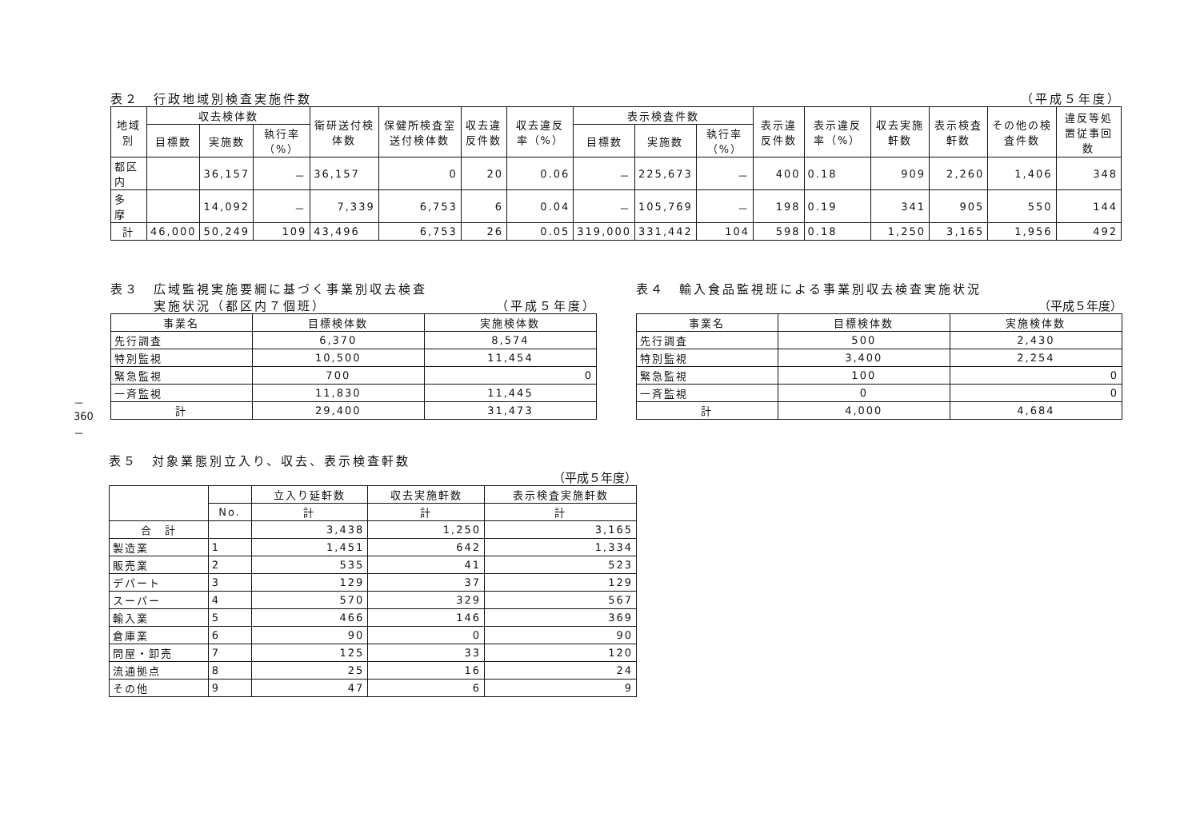－360－
表２　行政地域別検査実施件数 （平成５年度）
| 地域別 | 収去検体数 | | | 衛研送付検体数 | 保健所検査室送付検体数 | 収去違反件数 | 収去違反率（%） | 表示検査件数 | | | 表示違反件数 | 表示違反率（%） | 収去実施軒数 | 表示検査軒数 | その他の検査件数 | 違反等処置従事回数 |
| --- | --- | --- | --- | --- | --- | --- | --- | --- | --- | --- | --- | --- | --- | --- | --- | --- |
| | 目標数 | 実施数 | 執行率（%） | | | | | 目標数 | 実施数 | 執行率（%） | | | | | | |
| 都区内 | | 36,157 | － | 36,157 | 0 | 20 | 0.06 | － | 225,673 | － | 400 | 0.18 | 909 | 2,260 | 1,406 | 348 |
| 多 摩 | | 14,092 | － | 7,339 | 6,753 | 6 | 0.04 | － | 105,769 | － | 198 | 0.19 | 341 | 905 | 550 | 144 |
| 計 | 46,000 | 50,249 | 109 | 43,496 | 6,753 | 26 | 0.05 | 319,000 | 331,442 | 104 | 598 | 0.18 | 1,250 | 3,165 | 1,956 | 492 |
表３　広域監視実施要綱に基づく事業別収去検査
　　　実施状況（都区内７個班） （平成５年度）
| 事業名 | 目標検体数 | 実施検体数 |
| --- | --- | --- |
| 先行調査 | 6,370 | 8,574 |
| 特別監視 | 10,500 | 11,454 |
| 緊急監視 | 700 | 0 |
| 一斉監視 | 11,830 | 11,445 |
| 計 | 29,400 | 31,473 |
表４　輸入食品監視班による事業別収去検査実施状況
（平成５年度）
| 事業名 | 目標検体数 | 実施検体数 |
| --- | --- | --- |
| 先行調査 | 500 | 2,430 |
| 特別監視 | 3,400 | 2,254 |
| 緊急監視 | 100 | 0 |
| 一斉監視 | 0 | 0 |
| 計 | 4,000 | 4,684 |
表５　対象業態別立入り、収去、表示検査軒数
（平成５年度）
| | | 立入り延軒数 | 収去実施軒数 | 表示検査実施軒数 |
| --- | --- | --- | --- | --- |
| | No. | 計 | 計 | 計 |
| 合 計 | | 3,438 | 1,250 | 3,165 |
| 製造業 | 1 | 1,451 | 642 | 1,334 |
| 販売業 | 2 | 535 | 41 | 523 |
| デパート | 3 | 129 | 37 | 129 |
| スーパー | 4 | 570 | 329 | 567 |
| 輸入業 | 5 | 466 | 146 | 369 |
| 倉庫業 | 6 | 90 | 0 | 90 |
| 問屋・卸売 | 7 | 125 | 33 | 120 |
| 流通拠点 | 8 | 25 | 16 | 24 |
| その他 | 9 | 47 | 6 | 9 |